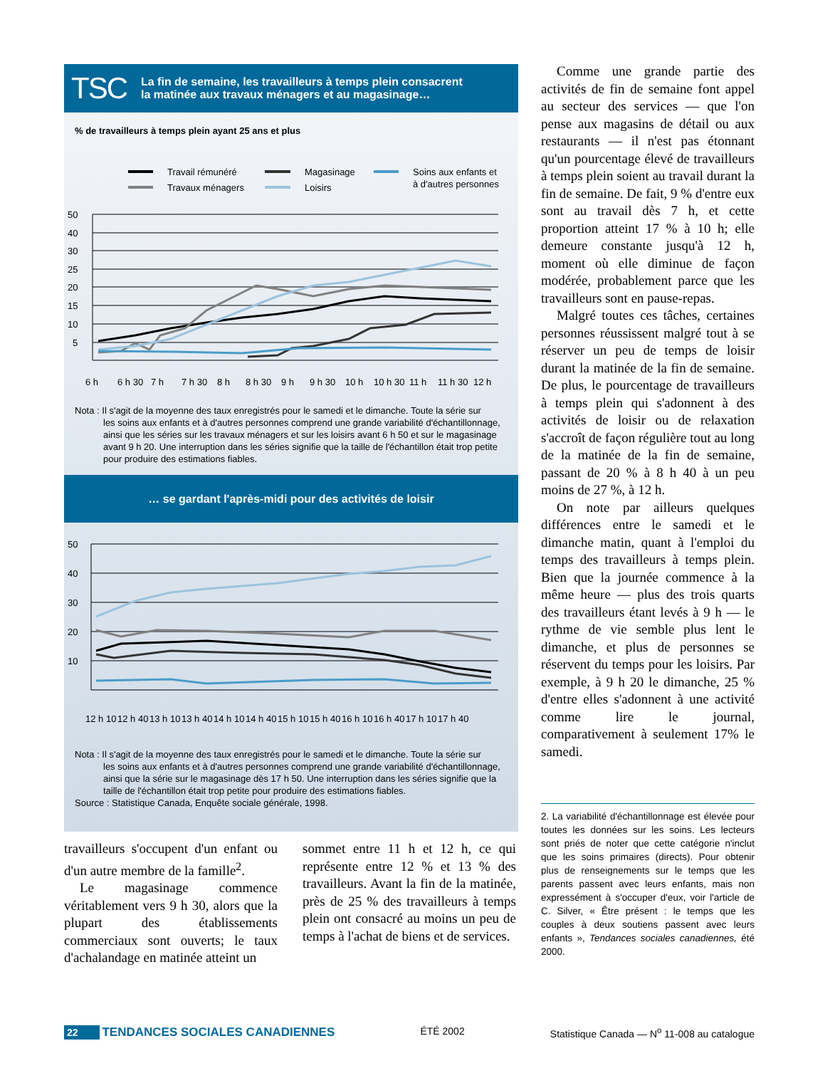TSC La fin de semaine, les travailleurs à temps plein consacrent
la matinée aux travaux ménagers et au magasinage…
% de travailleurs à temps plein ayant 25 ans et plus
Travail rémunéré
Travaux ménagers
Magasinage
Loisirs
Soins aux enfants et
à d'autres personnes
50
40
30
25
20
15
10
5
6 h
6 h 30
7 h
7 h 30
8 h
8 h 30
9 h
9 h 30
10 h
10 h 30
11 h
11 h 30
12 h
Nota : Il s'agit de la moyenne des taux enregistrés pour le samedi et le dimanche. Toute la série sur
les soins aux enfants et à d'autres personnes comprend une grande variabilité d'échantillonnage, ainsi que les séries sur les travaux ménagers et sur les loisirs avant 6 h 50 et sur le magasinage avant 9 h 20. Une interruption dans les séries signifie que la taille de l'échantillon était trop petite pour produire des estimations fiables.
… se gardant l'après-midi pour des activités de loisir
50
40
30
20
10
12 h 10
12 h 40
13 h 10
13 h 40
14 h 10
14 h 40
15 h 10
15 h 40
16 h 10
16 h 40
17 h 10
17 h 40
Nota : Il s'agit de la moyenne des taux enregistrés pour le samedi et le dimanche. Toute la série sur
les soins aux enfants et à d'autres personnes comprend une grande variabilité d'échantillonnage, ainsi que la série sur le magasinage dès 17 h 50. Une interruption dans les séries signifie que la taille de l'échantillon était trop petite pour produire des estimations fiables.
Source : Statistique Canada, Enquête sociale générale, 1998.
travailleurs s'occupent d'un enfant ou d'un autre membre de la famille<sup>2</sup>.
Le magasinage commence véritablement vers 9 h 30, alors que la plupart des établissements commerciaux sont ouverts; le taux d'achalandage en matinée atteint un
sommet entre 11 h et 12 h, ce qui représente entre 12 % et 13 % des travailleurs. Avant la fin de la matinée, près de 25 % des travailleurs à temps plein ont consacré au moins un peu de temps à l'achat de biens et de services.
Comme une grande partie des activités de fin de semaine font appel au secteur des services — que l'on pense aux magasins de détail ou aux restaurants — il n'est pas étonnant qu'un pourcentage élevé de travailleurs à temps plein soient au travail durant la fin de semaine. De fait, 9 % d'entre eux sont au travail dès 7 h, et cette proportion atteint 17 % à 10 h; elle demeure constante jusqu'à 12 h, moment où elle diminue de façon modérée, probablement parce que les travailleurs sont en pause-repas.
Malgré toutes ces tâches, certaines personnes réussissent malgré tout à se réserver un peu de temps de loisir durant la matinée de la fin de semaine. De plus, le pourcentage de travailleurs à temps plein qui s'adonnent à des activités de loisir ou de relaxation s'accroît de façon régulière tout au long de la matinée de la fin de semaine, passant de 20 % à 8 h 40 à un peu moins de 27 %, à 12 h.
On note par ailleurs quelques différences entre le samedi et le dimanche matin, quant à l'emploi du temps des travailleurs à temps plein. Bien que la journée commence à la même heure — plus des trois quarts des travailleurs étant levés à 9 h — le rythme de vie semble plus lent le dimanche, et plus de personnes se réservent du temps pour les loisirs. Par exemple, à 9 h 20 le dimanche, 25 % d'entre elles s'adonnent à une activité comme lire le journal, comparativement à seulement 17% le samedi.
2. La variabilité d'échantillonnage est élevée pour toutes les données sur les soins. Les lecteurs sont priés de noter que cette catégorie n'inclut que les soins primaires (directs). Pour obtenir plus de renseignements sur le temps que les parents passent avec leurs enfants, mais non expressément à s'occuper d'eux, voir l'article de C. Silver, « Être présent : le temps que les couples à deux soutiens passent avec leurs enfants », Tendances sociales canadiennes, été 2000.
22 TENDANCES SOCIALES CANADIENNES ÉTÉ 2002 Statistique Canada — N<sup>o</sup> 11-008 au catalogue